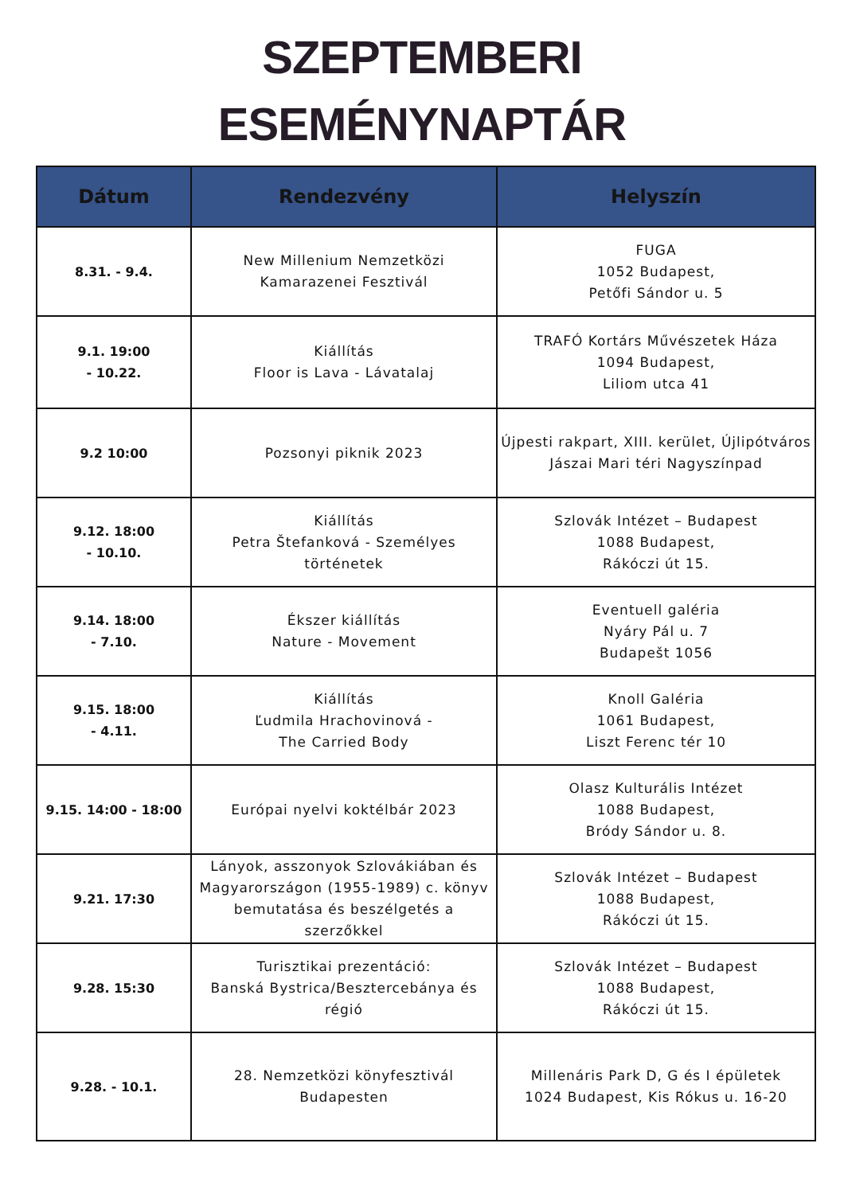SZEPTEMBERI
ESEMÉNYNAPTÁR
| Dátum | Rendezvény | Helyszín |
| --- | --- | --- |
| 8.31. - 9.4. | New Millenium Nemzetközi Kamarazenei Fesztivál | FUGA 1052 Budapest, Petőfi Sándor u. 5 |
| 9.1. 19:00 - 10.22. | Kiállítás Floor is Lava - Lávatalaj | TRAFÓ Kortárs Művészetek Háza 1094 Budapest, Liliom utca 41 |
| 9.2 10:00 | Pozsonyi piknik 2023 | Újpesti rakpart, XIII. kerület, Újlipótváros Jászai Mari téri Nagyszínpad |
| 9.12. 18:00 - 10.10. | Kiállítás Petra Štefanková - Személyes történetek | Szlovák Intézet – Budapest 1088 Budapest, Rákóczi út 15. |
| 9.14. 18:00 - 7.10. | Ékszer kiállítás Nature - Movement | Eventuell galéria Nyáry Pál u. 7 Budapešt 1056 |
| 9.15. 18:00 - 4.11. | Kiállítás Ľudmila Hrachovinová - The Carried Body | Knoll Galéria 1061 Budapest, Liszt Ferenc tér 10 |
| 9.15. 14:00 - 18:00 | Európai nyelvi koktélbár 2023 | Olasz Kulturális Intézet 1088 Budapest, Bródy Sándor u. 8. |
| 9.21. 17:30 | Lányok, asszonyok Szlovákiában és Magyarországon (1955-1989) c. könyv bemutatása és beszélgetés a szerzőkkel | Szlovák Intézet – Budapest 1088 Budapest, Rákóczi út 15. |
| 9.28. 15:30 | Turisztikai prezentáció: Banská Bystrica/Besztercebánya és régió | Szlovák Intézet – Budapest 1088 Budapest, Rákóczi út 15. |
| 9.28. - 10.1. | 28. Nemzetközi könyfesztivál Budapesten | Millenáris Park D, G és I épületek 1024 Budapest, Kis Rókus u. 16-20 |